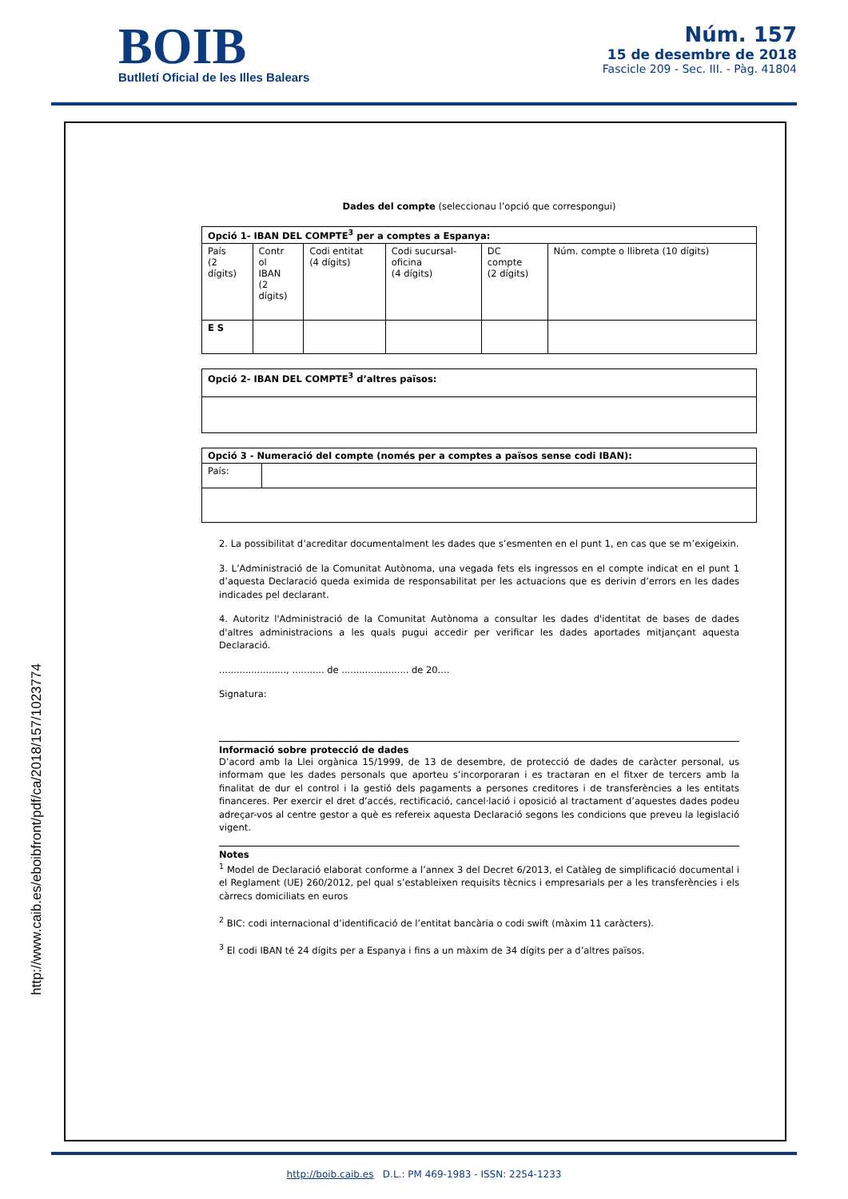BOIB
Butlletí Oficial de les Illes Balears
Núm. 157
15 de desembre de 2018
Fascicle 209 - Sec. III. - Pàg. 41804
Dades del compte (seleccionau l’opció que correspongui)
| Opció 1- IBAN DEL COMPTE<sup>3</sup> per a comptes a Espanya: | | | | | |
| País (2 dígits) | Contr ol IBAN (2 dígits) | Codi entitat (4 dígits) | Codi sucursal- oficina (4 dígits) | DC compte (2 dígits) | Núm. compte o llibreta (10 dígits) |
| E S | | | | | |
| Opció 2- IBAN DEL COMPTE<sup>3</sup> d’altres països: |
| Opció 3 - Numeració del compte (només per a comptes a països sense codi IBAN): | |
| País: | |
2. La possibilitat d’acreditar documentalment les dades que s’esmenten en el punt 1, en cas que se m’exigeixin.
3. L’Administració de la Comunitat Autònoma, una vegada fets els ingressos en el compte indicat en el punt 1 d’aquesta Declaració queda eximida de responsabilitat per les actuacions que es derivin d’errors en les dades indicades pel declarant.
4. Autoritz l'Administració de la Comunitat Autònoma a consultar les dades d'identitat de bases de dades d'altres administracions a les quals pugui accedir per verificar les dades aportades mitjançant aquesta Declaració.
......................., ........... de ....................... de 20....
Signatura:
Informació sobre protecció de dades
D’acord amb la Llei orgànica 15/1999, de 13 de desembre, de protecció de dades de caràcter personal, us informam que les dades personals que aporteu s’incorporaran i es tractaran en el fitxer de tercers amb la finalitat de dur el control i la gestió dels pagaments a persones creditores i de transferències a les entitats financeres. Per exercir el dret d’accés, rectificació, cancel·lació i oposició al tractament d’aquestes dades podeu adreçar-vos al centre gestor a què es refereix aquesta Declaració segons les condicions que preveu la legislació vigent.
Notes
<sup>1</sup> Model de Declaració elaborat conforme a l’annex 3 del Decret 6/2013, el Catàleg de simplificació documental i el Reglament (UE) 260/2012, pel qual s’estableixen requisits tècnics i empresarials per a les transferències i els càrrecs domiciliats en euros
<sup>2</sup> BIC: codi internacional d’identificació de l’entitat bancària o codi swift (màxim 11 caràcters).
<sup>3</sup> El codi IBAN té 24 dígits per a Espanya i fins a un màxim de 34 dígits per a d’altres països.
http://www.caib.es/eboibfront/pdf/ca/2018/157/1023774
http://boib.caib.es D.L.: PM 469-1983 - ISSN: 2254-1233